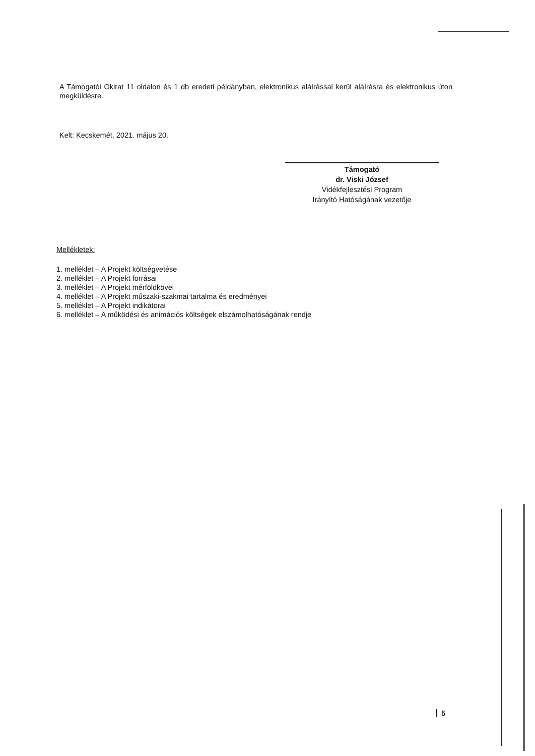A Támogatói Okirat 11 oldalon és 1 db eredeti példányban, elektronikus aláírással kerül aláírásra és elektronikus úton megküldésre.
Kelt: Kecskemét, 2021. május 20.
Támogató
dr. Viski József
Vidékfejlesztési Program
Irányító Hatóságának vezetője
Mellékletek:
1. melléklet – A Projekt költségvetése
2. melléklet – A Projekt forrásai
3. melléklet – A Projekt mérföldkövei
4. melléklet – A Projekt műszaki-szakmai tartalma és eredményei
5. melléklet – A Projekt indikátorai
6. melléklet – A működési és animációs költségek elszámolhatóságának rendje
5